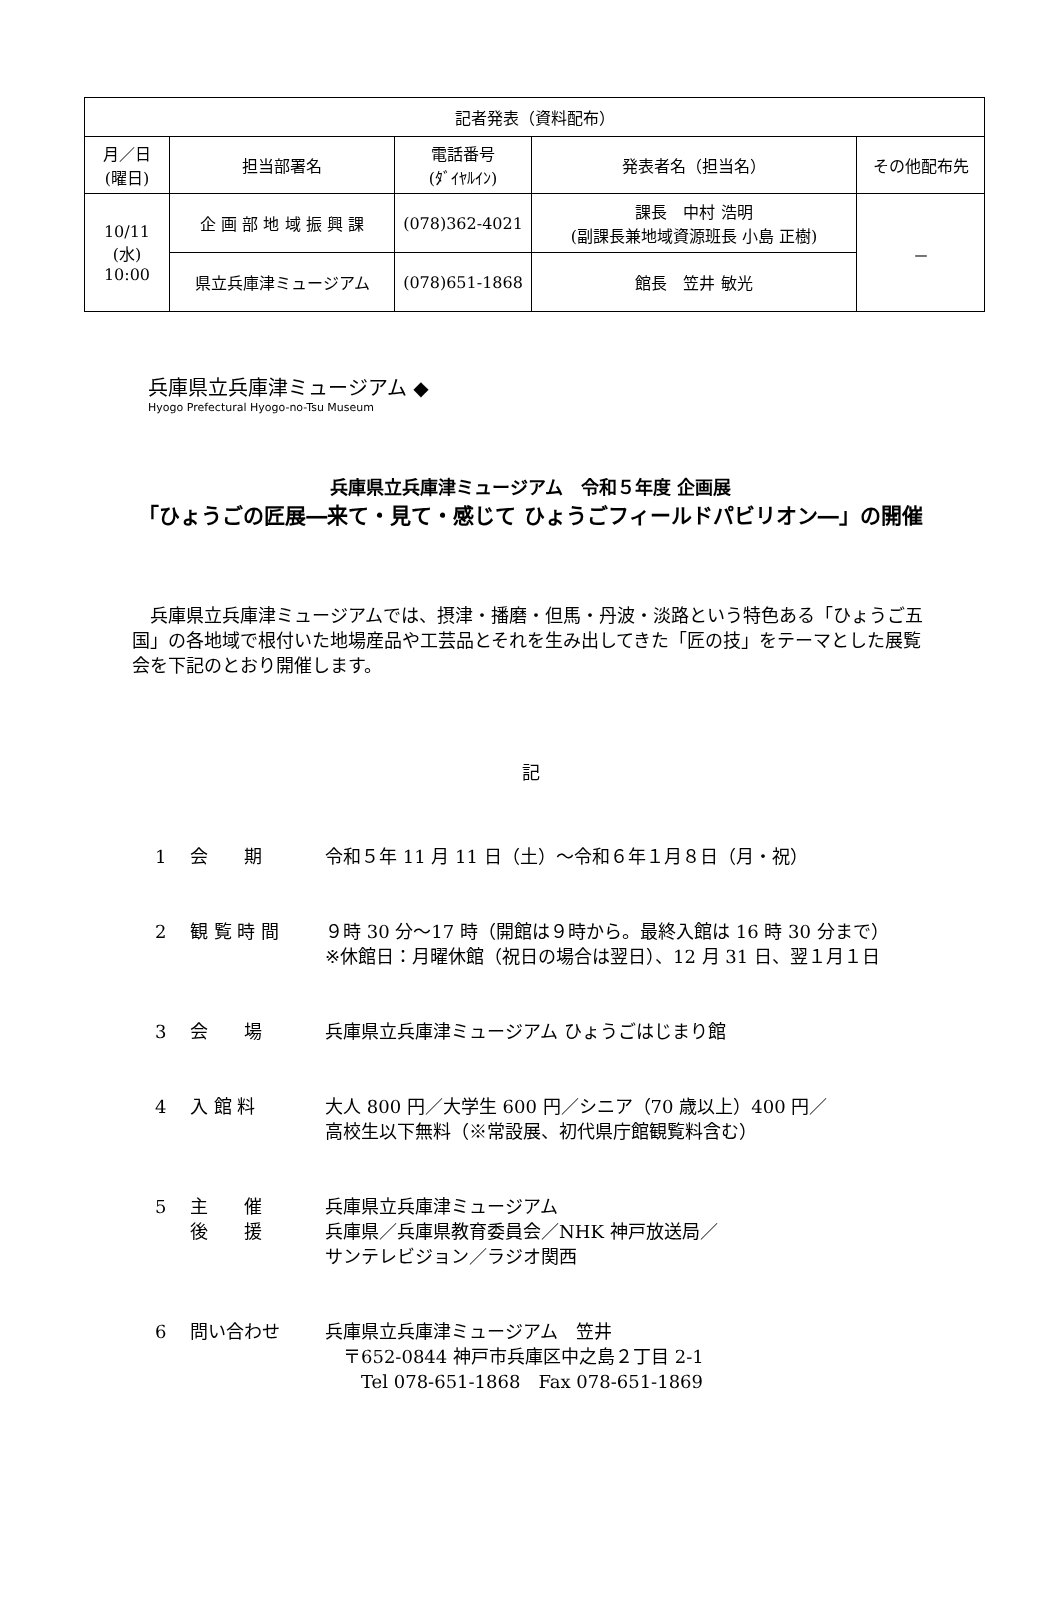| 記者発表（資料配布） | | | | |
| --- | --- | --- | --- | --- |
| 月／日 (曜日) | 担当部署名 | 電話番号 (ﾀﾞｲﾔﾙｲﾝ) | 発表者名（担当名） | その他配布先 |
| 10/11 (水) 10:00 | 企 画 部 地 域 振 興 課 | (078)362-4021 | 課長 中村 浩明 (副課長兼地域資源班長 小島 正樹) | － |
| | 県立兵庫津ミュージアム | (078)651-1868 | 館長 笠井 敏光 | |
兵庫県立兵庫津ミュージアム ◆
Hyogo Prefectural Hyogo-no-Tsu Museum
兵庫県立兵庫津ミュージアム　令和５年度 企画展
「ひょうごの匠展―来て・見て・感じて ひょうごフィールドパビリオン―」の開催
兵庫県立兵庫津ミュージアムでは、摂津・播磨・但馬・丹波・淡路という特色ある「ひょうご五国」の各地域で根付いた地場産品や工芸品とそれを生み出してきた「匠の技」をテーマとした展覧会を下記のとおり開催します。
記
1 会　　期 令和５年 11 月 11 日（土）～令和６年１月８日（月・祝）
2 観 覧 時 間 ９時 30 分～17 時（開館は９時から。最終入館は 16 時 30 分まで）
※休館日：月曜休館（祝日の場合は翌日）、12 月 31 日、翌１月１日
3 会　　場 兵庫県立兵庫津ミュージアム ひょうごはじまり館
4 入 館 料 大人 800 円／大学生 600 円／シニア（70 歳以上）400 円／
高校生以下無料（※常設展、初代県庁館観覧料含む）
5 主　　催
後　　援 兵庫県立兵庫津ミュージアム
兵庫県／兵庫県教育委員会／NHK 神戸放送局／
サンテレビジョン／ラジオ関西
6 問い合わせ 兵庫県立兵庫津ミュージアム　笠井
　〒652-0844 神戸市兵庫区中之島２丁目 2-1
　　Tel 078-651-1868　Fax 078-651-1869